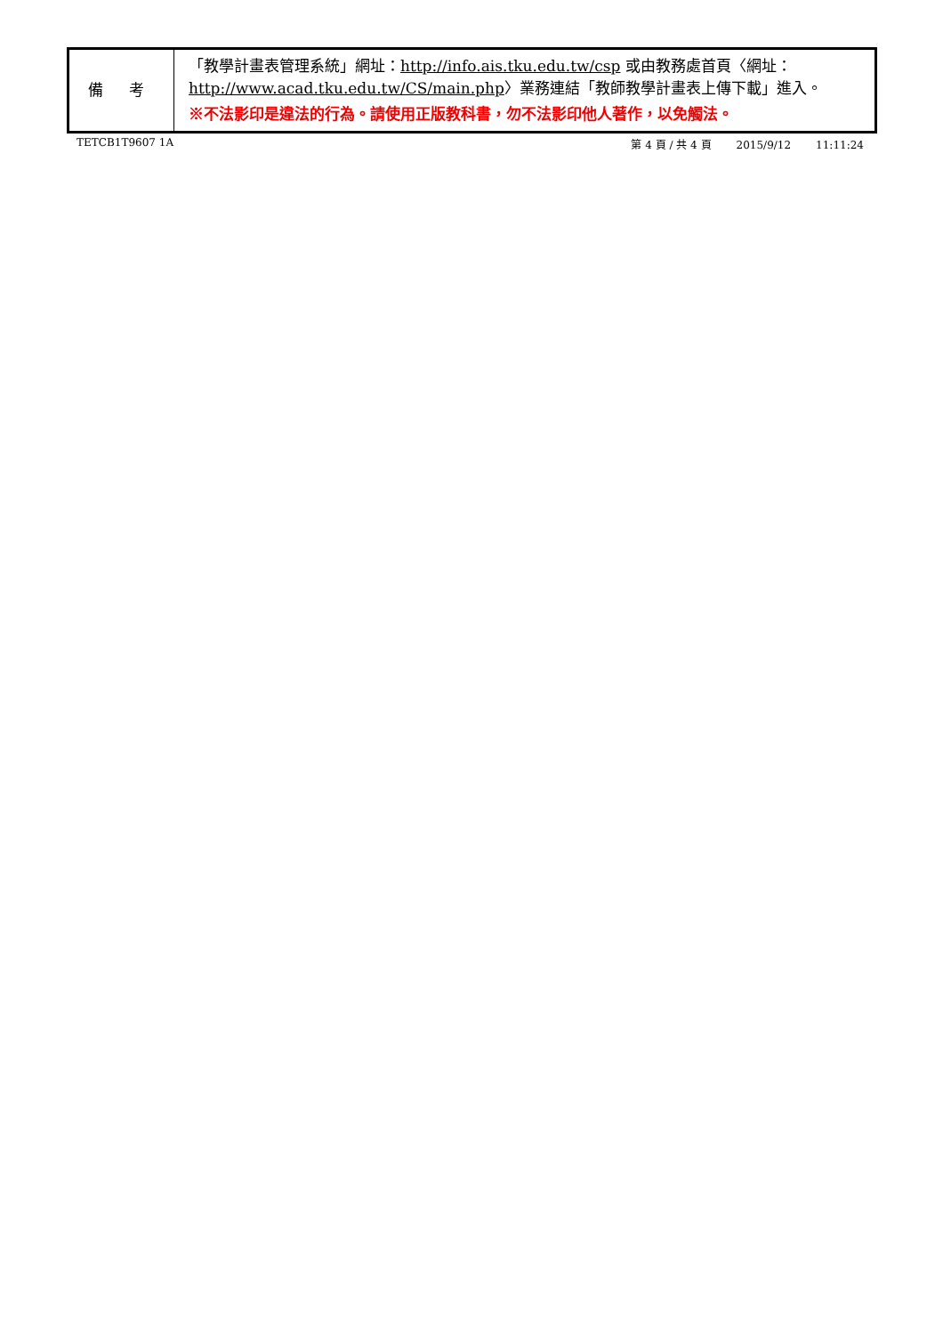| 備 考 | 「教學計畫表管理系統」網址： http://info.ais.tku.edu.tw/csp 或由教務處首頁〈網址： http://www.acad.tku.edu.tw/CS/main.php 〉業務連結「教師教學計畫表上傳下載」進入。 ※不法影印是違法的行為。請使用正版教科書，勿不法影印他人著作，以免觸法。 |
TETCB1T9607 1A 第 4 頁 / 共 4 頁 2015/9/12 11:11:24